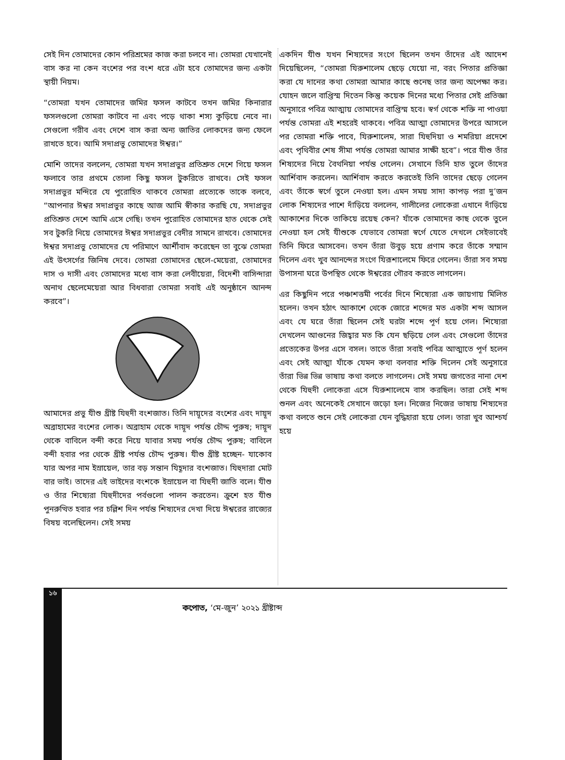সেই দিন তোমাদের কোন পরিশ্রমের কাজ করা চলবে না। তোমরা যেখানেই বাস কর না কেন বংশের পর বংশ ধরে এটা হবে তোমাদের জন্য একটা স্থায়ী নিয়ম।
“তোমরা যখন তোমাদের জমির ফসল কাটবে তখন জমির কিনারার ফসলগুলো তোমরা কাটবে না এবং পড়ে থাকা শস্য কুড়িয়ে নেবে না। সেগুলো গরীব এবং দেশে বাস করা অন্য জাতির লোকদের জন্য ফেলে রাখতে হবে। আমি সদাপ্রভু তোমাদের ঈশ্বর।”
মোশি তাদের বললেন, তোমরা যখন সদাপ্রভুর প্রতিশ্রুত দেশে গিয়ে ফসল ফলাবে তার প্রথমে তোলা কিছু ফসল টুকরিতে রাখবে। সেই ফসল সদাপ্রভুর মন্দিরে যে পুরোহিত থাকবে তোমরা প্রত্যেকে তাকে বলবে, “আপনার ঈশ্বর সদাপ্রভুর কাছে আজ আমি স্বীকার করছি যে, সদাপ্রভুর প্রতিশ্রুত দেশে আমি এসে গেছি। তখন পুরোহিত তোমাদের হাত থেকে সেই সব টুকরি নিয়ে তোমাদের ঈশ্বর সদাপ্রভুর বেদীর সামনে রাখবে। তোমাদের ঈশ্বর সদাপ্রভু তোমাদের যে পরিমাণে আর্শীবাদ করেছেন তা বুঝে তোমরা এই উৎসর্গের জিনিষ দেবে। তোমরা তোমাদের ছেলে-মেয়েরা, তোমাদের দাস ও দাসী এবং তোমাদের মধ্যে বাস করা লেবীয়েরা, বিদেশী বাসিন্দারা অনাথ ছেলেমেয়েরা আর বিধবারা তোমরা সবাই এই অনুষ্ঠানে আনন্দ করবে”।
আমাদের প্রভু যীশু খ্রীষ্ট যিহুদী বংশজাত। তিনি দায়ূদের বংশের এবং দায়ূদ অব্রাহামের বংশের লোক। অব্রাহাম থেকে দায়ূদ পর্যন্ত চৌদ্দ পুরুষ; দায়ূদ থেকে বাবিলে বন্দী করে নিয়ে যাবার সময় পর্যন্ত চৌদ্দ পুরুষ; বাবিলে বন্দী হবার পর থেকে খ্রীষ্ট পর্যন্ত চৌদ্দ পুরুষ। যীশু খ্রীষ্ট হচ্ছেন- যাকোব যার অপর নাম ইস্রায়েল, তার বড় সন্তান যিহূদার বংশজাত। যিহুদারা মোট বার ভাই। তাদের এই ভাইদের বংশকে ইস্রায়েল বা যিহুদী জাতি বলে। যীশু ও তাঁর শিষ্যেরা যিহুদীদের পর্বগুলো পালন করতেন। ক্রুশে হত যীশু পুনরুত্থিত হবার পর চল্লিশ দিন পর্যন্ত শিষ্যদের দেখা দিয়ে ঈশ্বরের রাজ্যের বিষয় বলেছিলেন। সেই সময়
একদিন যীশু যখন শিষ্যদের সংগে ছিলেন তখন তাঁদের এই আদেশ দিয়েছিলেন, “তোমরা যিরুশালেম ছেড়ে যেয়ো না, বরং পিতার প্রতিজ্ঞা করা যে দানের কথা তোমরা আমার কাছে শুনেছ তার জন্য অপেক্ষা কর। যোহন জলে বাপ্তিস্ম দিতেন কিন্তু কয়েক দিনের মধ্যে পিতার সেই প্রতিজ্ঞা অনুসারে পবিত্র আত্মায় তোমাদের বাপ্তিস্ম হবে। স্বর্গ থেকে শক্তি না পাওয়া পর্যন্ত তোমরা এই শহরেই থাকবে। পবিত্র আত্মা তোমাদের উপরে আসলে পর তোমরা শক্তি পাবে, যিরুশালেম, সারা যিহুদিয়া ও শমরিয়া প্রদেশে এবং পৃথিবীর শেষ সীমা পর্যন্ত তোমরা আমার সাক্ষী হবে”। পরে যীশু তাঁর শিষ্যদের নিয়ে বৈথনিয়া পর্যন্ত গেলেন। সেখানে তিনি হাত তুলে তাঁদের আর্শিবাদ করলেন। আর্শিবাদ করতে করতেই তিনি তাদের ছেড়ে গেলেন এবং তাঁকে স্বর্গে তুলে নেওয়া হল। এমন সময় সাদা কাপড় পরা দু’জন লোক শিষ্যদের পাশে দাঁড়িয়ে বললেন, গালীলের লোকেরা এখানে দাঁড়িয়ে আকাশের দিকে তাকিয়ে রয়েছ কেন? যাঁকে তোমাদের কাছ থেকে তুলে নেওয়া হল সেই যীশুকে যেভাবে তোমরা স্বর্গে যেতে দেখলে সেইভাবেই তিনি ফিরে আসবেন। তখন তাঁরা উবুড় হয়ে প্রণাম করে তাঁকে সম্মান দিলেন এবং খুব আনন্দের সংগে যিরূশালেমে ফিরে গেলেন। তাঁরা সব সময় উপাসনা ঘরে উপস্থিত থেকে ঈশ্বরের গৌরব করতে লাগলেন।
এর কিছুদিন পরে পঞ্চাশত্তমী পর্বের দিনে শিষ্যেরা এক জায়গায় মিলিত হলেন। তখন হঠাৎ আকাশে থেকে জোরে শব্দের মত একটা শব্দ আসল এবং যে ঘরে তাঁরা ছিলেন সেই ঘরটা শব্দে পূর্ণ হয়ে গেল। শিষ্যেরা দেখলেন আগুনের জিহ্বার মত কি যেন ছড়িয়ে গেল এবং সেগুলো তাঁদের প্রত্যেকের উপর এসে বসল। তাতে তাঁরা সবাই পবিত্র আত্মাতে পূর্ণ হলেন এবং সেই আত্মা যাঁকে যেমন কথা বলবার শক্তি দিলেন সেই অনুসারে তাঁরা ভিন্ন ভিন্ন ভাষায় কথা বলতে লাগলেন। সেই সময় জগতের নানা দেশ থেকে যিহুদী লোকেরা এসে যিরুশালেমে বাস করছিল। তারা সেই শব্দ শুনল এবং অনেকেই সেখানে জড়ো হল। নিজের নিজের ভাষায় শিষ্যদের কথা বলতে শুনে সেই লোকেরা যেন বুদ্ধিহারা হয়ে গেল। তারা খুব আশ্চর্য হয়ে
১৬
কপোত, ‘মে-জুন’ ২০২১ খ্রীষ্টাব্দ